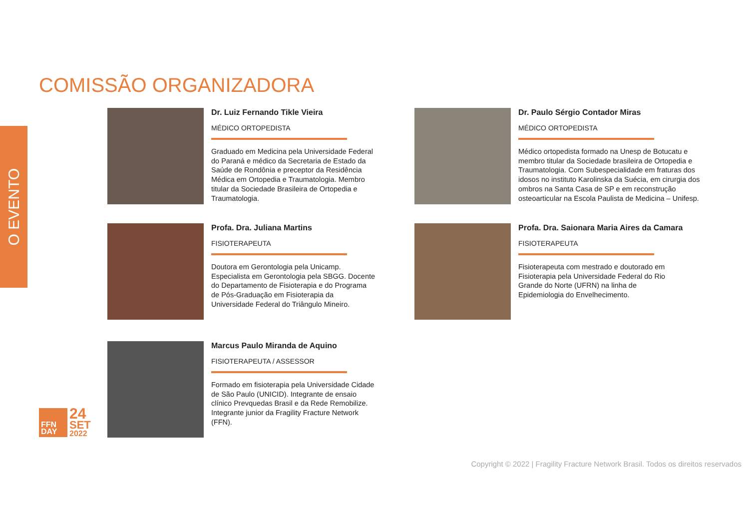O EVENTO
COMISSÃO ORGANIZADORA
Dr. Luiz Fernando Tikle Vieira
MÉDICO ORTOPEDISTA
Graduado em Medicina pela Universidade Federal do Paraná e médico da Secretaria de Estado da Saúde de Rondônia e preceptor da Residência Médica em Ortopedia e Traumatologia. Membro titular da Sociedade Brasileira de Ortopedia e Traumatologia.
Dr. Paulo Sérgio Contador Miras
MÉDICO ORTOPEDISTA
Médico ortopedista formado na Unesp de Botucatu e membro titular da Sociedade brasileira de Ortopedia e Traumatologia. Com Subespecialidade em fraturas dos idosos no instituto Karolinska da Suécia, em cirurgia dos ombros na Santa Casa de SP e em reconstrução osteoarticular na Escola Paulista de Medicina – Unifesp.
Profa. Dra. Juliana Martins
FISIOTERAPEUTA
Doutora em Gerontologia pela Unicamp. Especialista em Gerontologia pela SBGG. Docente do Departamento de Fisioterapia e do Programa de Pós-Graduação em Fisioterapia da Universidade Federal do Triângulo Mineiro.
Profa. Dra. Saionara Maria Aires da Camara
FISIOTERAPEUTA
Fisioterapeuta com mestrado e doutorado em Fisioterapia pela Universidade Federal do Rio Grande do Norte (UFRN) na linha de Epidemiologia do Envelhecimento.
Marcus Paulo Miranda de Aquino
FISIOTERAPEUTA / ASSESSOR
Formado em fisioterapia pela Universidade Cidade de São Paulo (UNICID). Integrante de ensaio clínico Prevquedas Brasil e da Rede Remobilize. Integrante junior da Fragility Fracture Network (FFN).
FFN
DAY
24
SET
2022
Copyright © 2022 | Fragility Fracture Network Brasil. Todos os direitos reservados